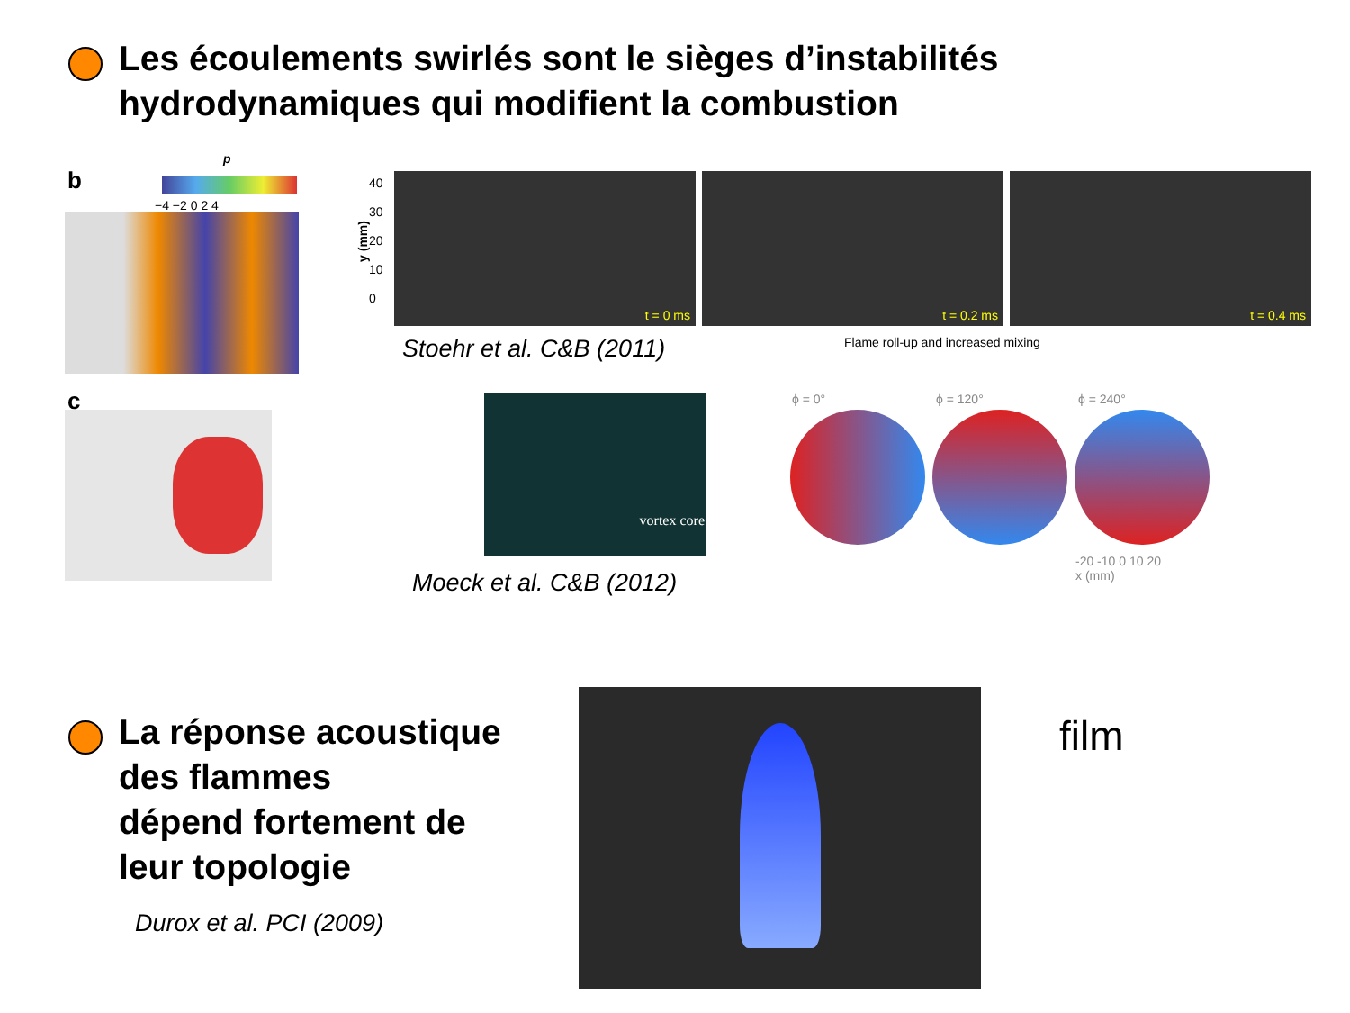Les écoulements swirlés sont le sièges d’instabilités
hydrodynamiques qui modifient la combustion
b
p
−4 −2 0 2 4
c
40
30
20
10
0
y (mm)
t = 0 ms t = 0.2 ms t = 0.4 ms
Stoehr et al. C&B (2011)
Flame roll-up and increased mixing
vortex core
Moeck et al. C&B (2012)
ϕ = 0° ϕ = 120° ϕ = 240°
-20 -10 0 10 20
x (mm)
La réponse acoustique
des flammes
dépend fortement de
leur topologie
Durox et al. PCI (2009)
film